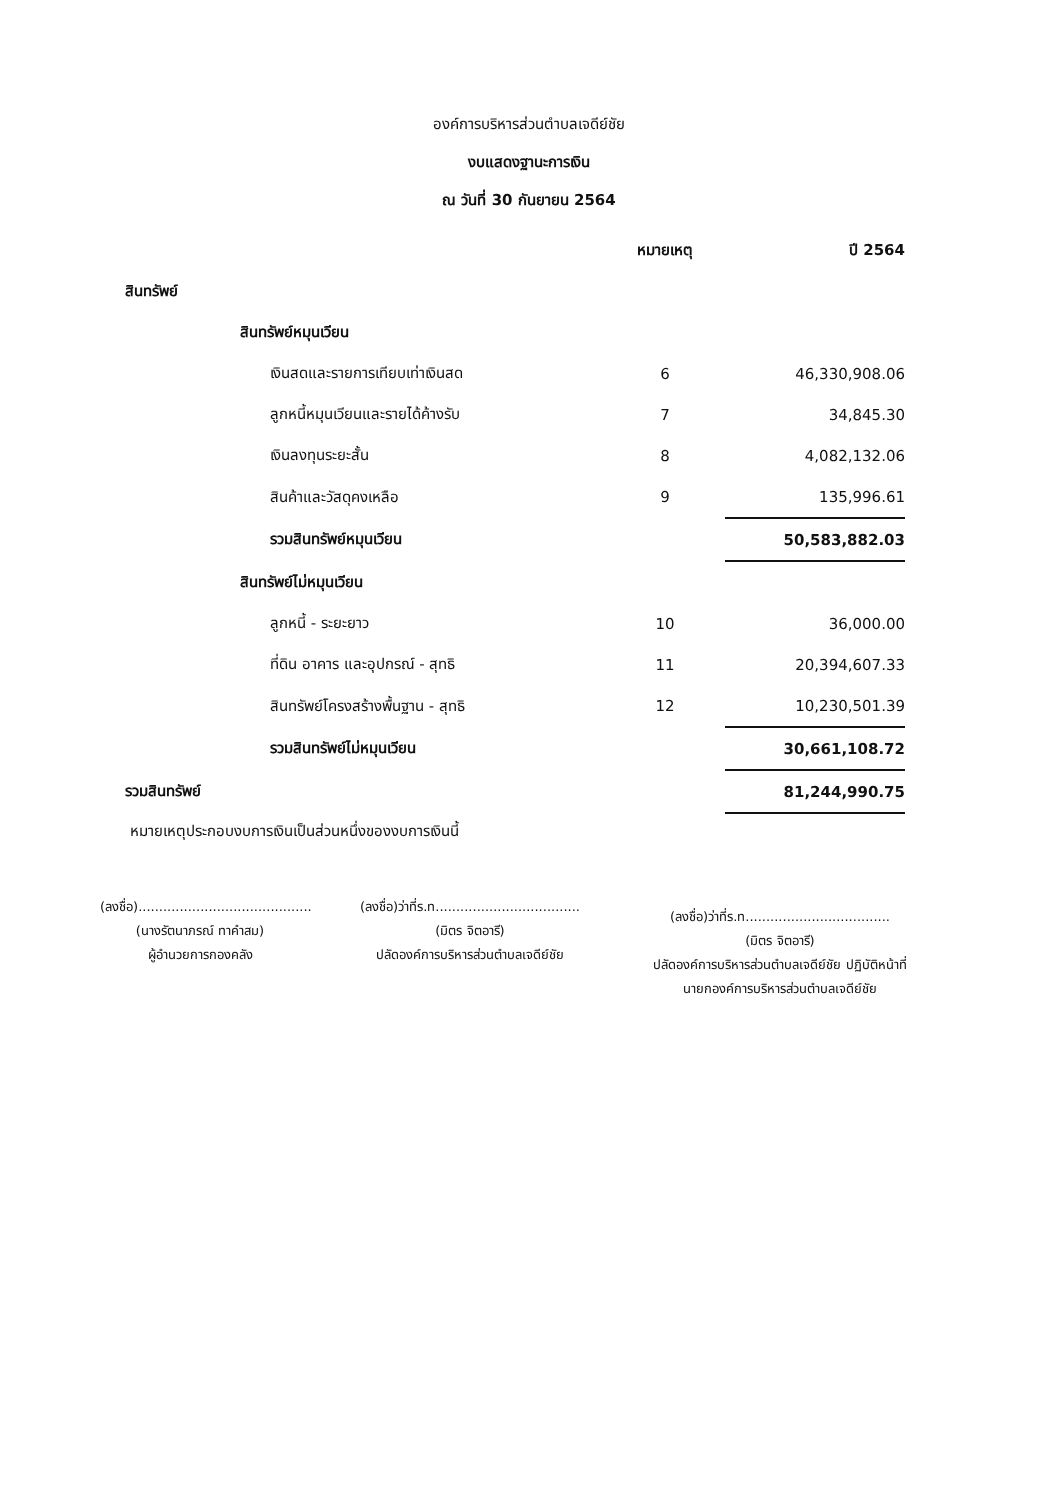องค์การบริหารส่วนตำบลเจดีย์ชัย
งบแสดงฐานะการเงิน
ณ วันที่ 30 กันยายน 2564
| | หมายเหตุ | ปี 2564 |
| --- | --- | --- |
| สินทรัพย์ | | |
| สินทรัพย์หมุนเวียน | | |
| เงินสดและรายการเทียบเท่าเงินสด | 6 | 46,330,908.06 |
| ลูกหนี้หมุนเวียนและรายได้ค้างรับ | 7 | 34,845.30 |
| เงินลงทุนระยะสั้น | 8 | 4,082,132.06 |
| สินค้าและวัสดุคงเหลือ | 9 | 135,996.61 |
| รวมสินทรัพย์หมุนเวียน | | 50,583,882.03 |
| สินทรัพย์ไม่หมุนเวียน | | |
| ลูกหนี้ - ระยะยาว | 10 | 36,000.00 |
| ที่ดิน อาคาร และอุปกรณ์ - สุทธิ | 11 | 20,394,607.33 |
| สินทรัพย์โครงสร้างพื้นฐาน - สุทธิ | 12 | 10,230,501.39 |
| รวมสินทรัพย์ไม่หมุนเวียน | | 30,661,108.72 |
| รวมสินทรัพย์ | | 81,244,990.75 |
หมายเหตุประกอบงบการเงินเป็นส่วนหนึ่งของงบการเงินนี้
(ลงชื่อ)..........................................
(นางรัตนาภรณ์ ทาคำสม)
ผู้อำนวยการกองคลัง
(ลงชื่อ)ว่าที่ร.ท...................................
(มิตร จิตอารี)
ปลัดองค์การบริหารส่วนตำบลเจดีย์ชัย
(ลงชื่อ)ว่าที่ร.ท...................................
(มิตร จิตอารี)
ปลัดองค์การบริหารส่วนตำบลเจดีย์ชัย ปฏิบัติหน้าที่
นายกองค์การบริหารส่วนตำบลเจดีย์ชัย